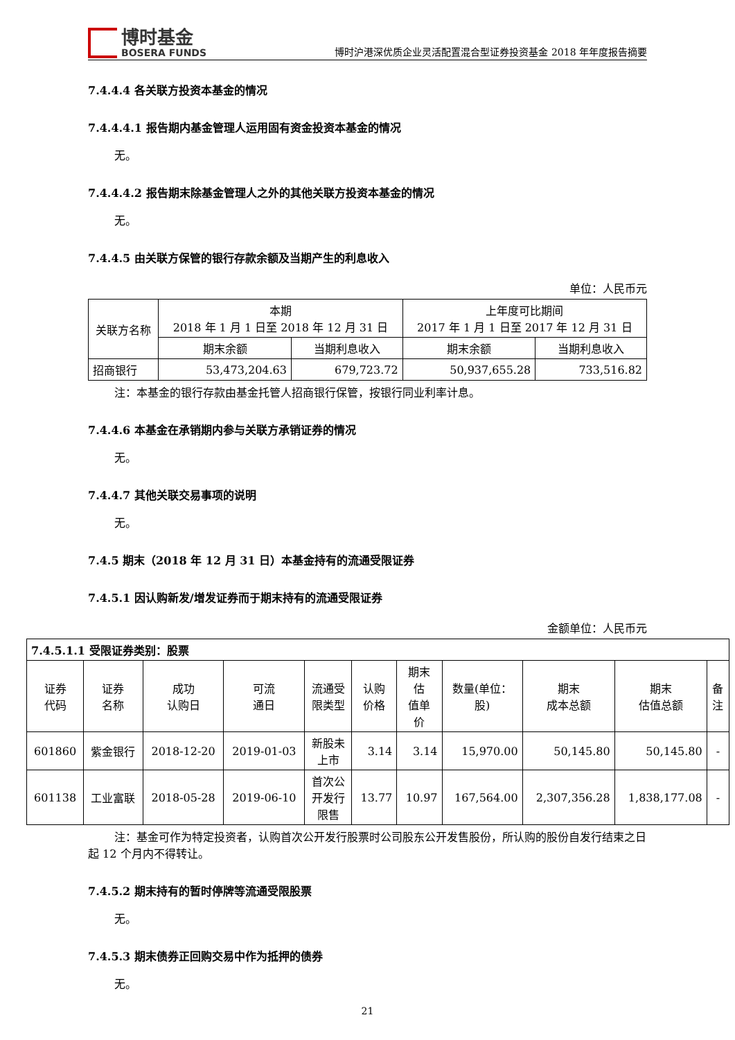博时基金
BOSERA FUNDS
博时沪港深优质企业灵活配置混合型证券投资基金 2018 年年度报告摘要
7.4.4.4 各关联方投资本基金的情况
7.4.4.4.1 报告期内基金管理人运用固有资金投资本基金的情况
无。
7.4.4.4.2 报告期末除基金管理人之外的其他关联方投资本基金的情况
无。
7.4.4.5 由关联方保管的银行存款余额及当期产生的利息收入
单位：人民币元
| 关联方名称 | 本期 2018 年 1 月 1 日至 2018 年 12 月 31 日 | | 上年度可比期间 2017 年 1 月 1 日至 2017 年 12 月 31 日 | |
| --- | --- | --- | --- | --- |
| | 期末余额 | 当期利息收入 | 期末余额 | 当期利息收入 |
| 招商银行 | 53,473,204.63 | 679,723.72 | 50,937,655.28 | 733,516.82 |
注：本基金的银行存款由基金托管人招商银行保管，按银行同业利率计息。
7.4.4.6 本基金在承销期内参与关联方承销证券的情况
无。
7.4.4.7 其他关联交易事项的说明
无。
7.4.5 期末（2018 年 12 月 31 日）本基金持有的流通受限证券
7.4.5.1 因认购新发/增发证券而于期末持有的流通受限证券
金额单位：人民币元
| 7.4.5.1.1 受限证券类别：股票 | | | | | | | | | | |
| --- | --- | --- | --- | --- | --- | --- | --- | --- | --- | --- |
| 证券 代码 | 证券 名称 | 成功 认购日 | 可流 通日 | 流通受 限类型 | 认购 价格 | 期末 估 值单 价 | 数量(单位： 股) | 期末 成本总额 | 期末 估值总额 | 备 注 |
| 601860 | 紫金银行 | 2018-12-20 | 2019-01-03 | 新股未 上市 | 3.14 | 3.14 | 15,970.00 | 50,145.80 | 50,145.80 | - |
| 601138 | 工业富联 | 2018-05-28 | 2019-06-10 | 首次公 开发行 限售 | 13.77 | 10.97 | 167,564.00 | 2,307,356.28 | 1,838,177.08 | - |
注：基金可作为特定投资者，认购首次公开发行股票时公司股东公开发售股份，所认购的股份自发行结束之日起 12 个月内不得转让。
7.4.5.2 期末持有的暂时停牌等流通受限股票
无。
7.4.5.3 期末债券正回购交易中作为抵押的债券
无。
21